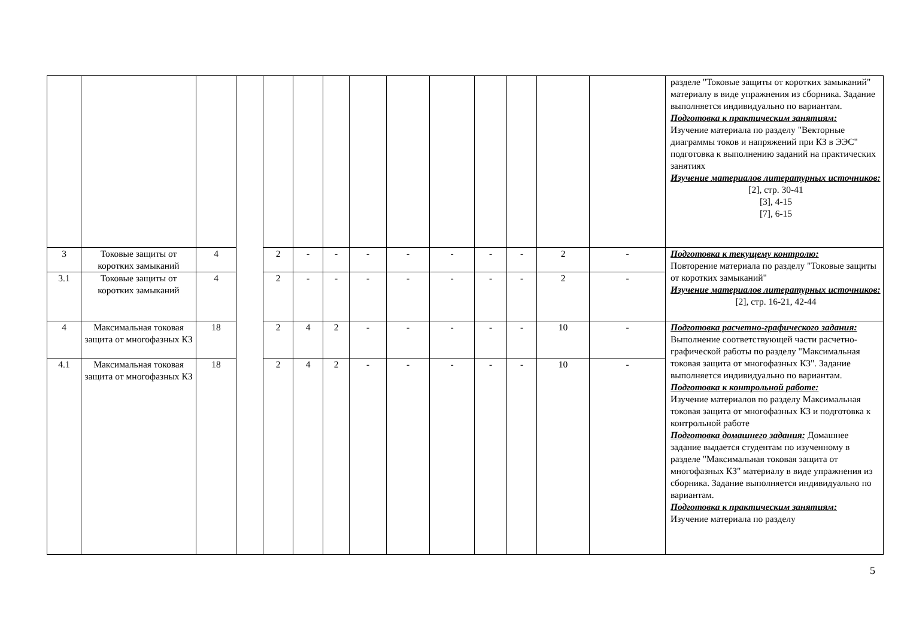| | | | | | | | | | | | | | | разделе "Токовые защиты от коротких замыканий" материалу в виде упражнения из сборника. Задание выполняется индивидуально по вариантам. Подготовка к практическим занятиям: Изучение материала по разделу "Векторные диаграммы токов и напряжений при КЗ в ЭЭС" подготовка к выполнению заданий на практических занятиях Изучение материалов литературных источников: [2], стр. 30-41 [3], 4-15 [7], 6-15 |
| 3 | Токовые защиты от коротких замыканий | 4 | | 2 | - | - | - | - | - | - | - | 2 | - | Подготовка к текущему контролю: Повторение материала по разделу "Токовые защиты от коротких замыканий" Изучение материалов литературных источников: [2], стр. 16-21, 42-44 |
| 3.1 | Токовые защиты от коротких замыканий | 4 | | 2 | - | - | - | - | - | - | - | 2 | - | |
| 4 | Максимальная токовая защита от многофазных КЗ | 18 | | 2 | 4 | 2 | - | - | - | - | - | 10 | - | Подготовка расчетно-графического задания: Выполнение соответствующей части расчетно-графической работы по разделу "Максимальная токовая защита от многофазных КЗ". Задание выполняется индивидуально по вариантам. Подготовка к контрольной работе: Изучение материалов по разделу Максимальная токовая защита от многофазных КЗ и подготовка к контрольной работе Подготовка домашнего задания: Домашнее задание выдается студентам по изученному в разделе "Максимальная токовая защита от многофазных КЗ" материалу в виде упражнения из сборника. Задание выполняется индивидуально по вариантам. Подготовка к практическим занятиям: Изучение материала по разделу |
| 4.1 | Максимальная токовая защита от многофазных КЗ | 18 | | 2 | 4 | 2 | - | - | - | - | - | 10 | - | |
5